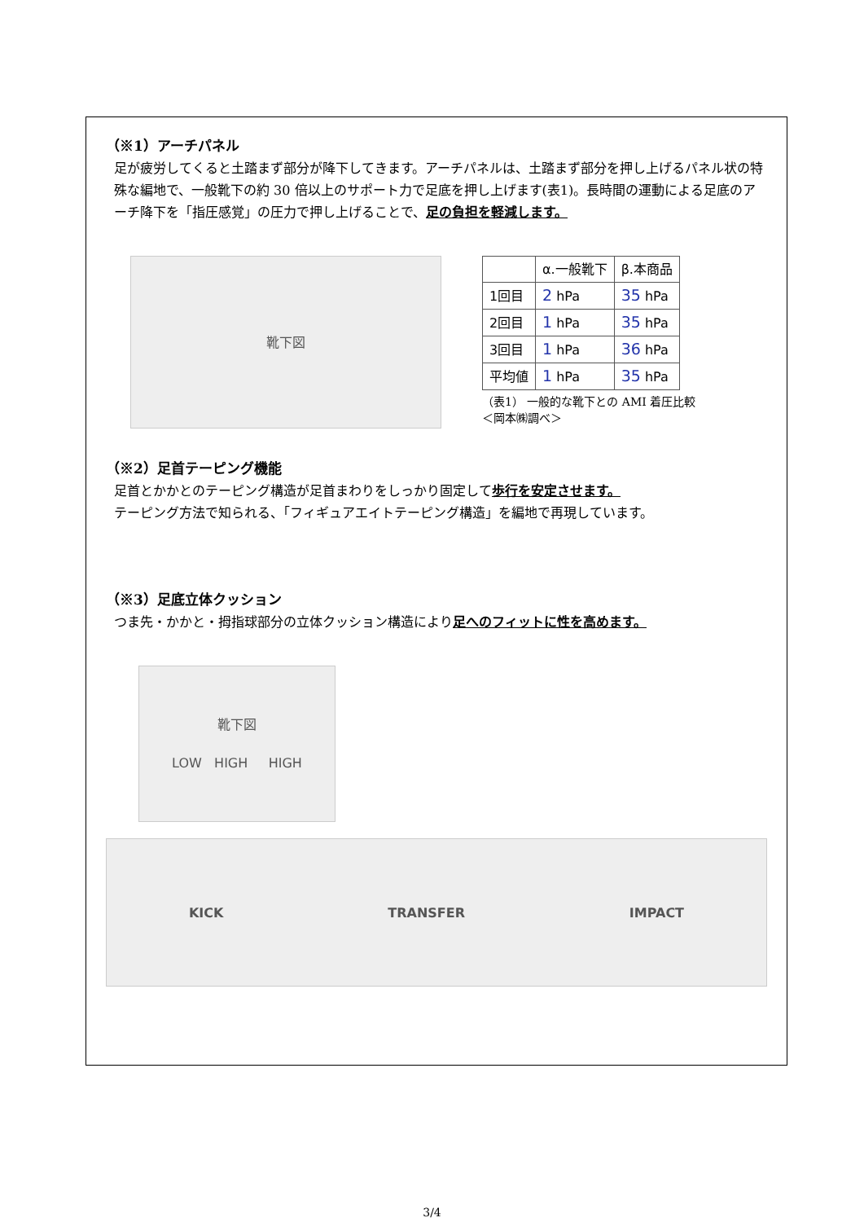（※1）アーチパネル
足が疲労してくると土踏まず部分が降下してきます。アーチパネルは、土踏まず部分を押し上げるパネル状の特殊な編地で、一般靴下の約 30 倍以上のサポート力で足底を押し上げます(表1)。長時間の運動による足底のアーチ降下を「指圧感覚」の圧力で押し上げることで、足の負担を軽減します。
靴下図
| | α.一般靴下 | β.本商品 |
| --- | --- | --- |
| 1回目 | 2 hPa | 35 hPa |
| 2回目 | 1 hPa | 35 hPa |
| 3回目 | 1 hPa | 36 hPa |
| 平均値 | 1 hPa | 35 hPa |
（表1） 一般的な靴下との AMI 着圧比較
＜岡本㈱調べ＞
（※2）足首テーピング機能
足首とかかとのテーピング構造が足首まわりをしっかり固定して歩行を安定させます。
テーピング方法で知られる、「フィギュアエイトテーピング構造」を編地で再現しています。
（※3）足底立体クッション
つま先・かかと・拇指球部分の立体クッション構造により足へのフィットに性を高めます。
靴下図
LOW HIGH HIGH
KICK TRANSFER IMPACT
3/4